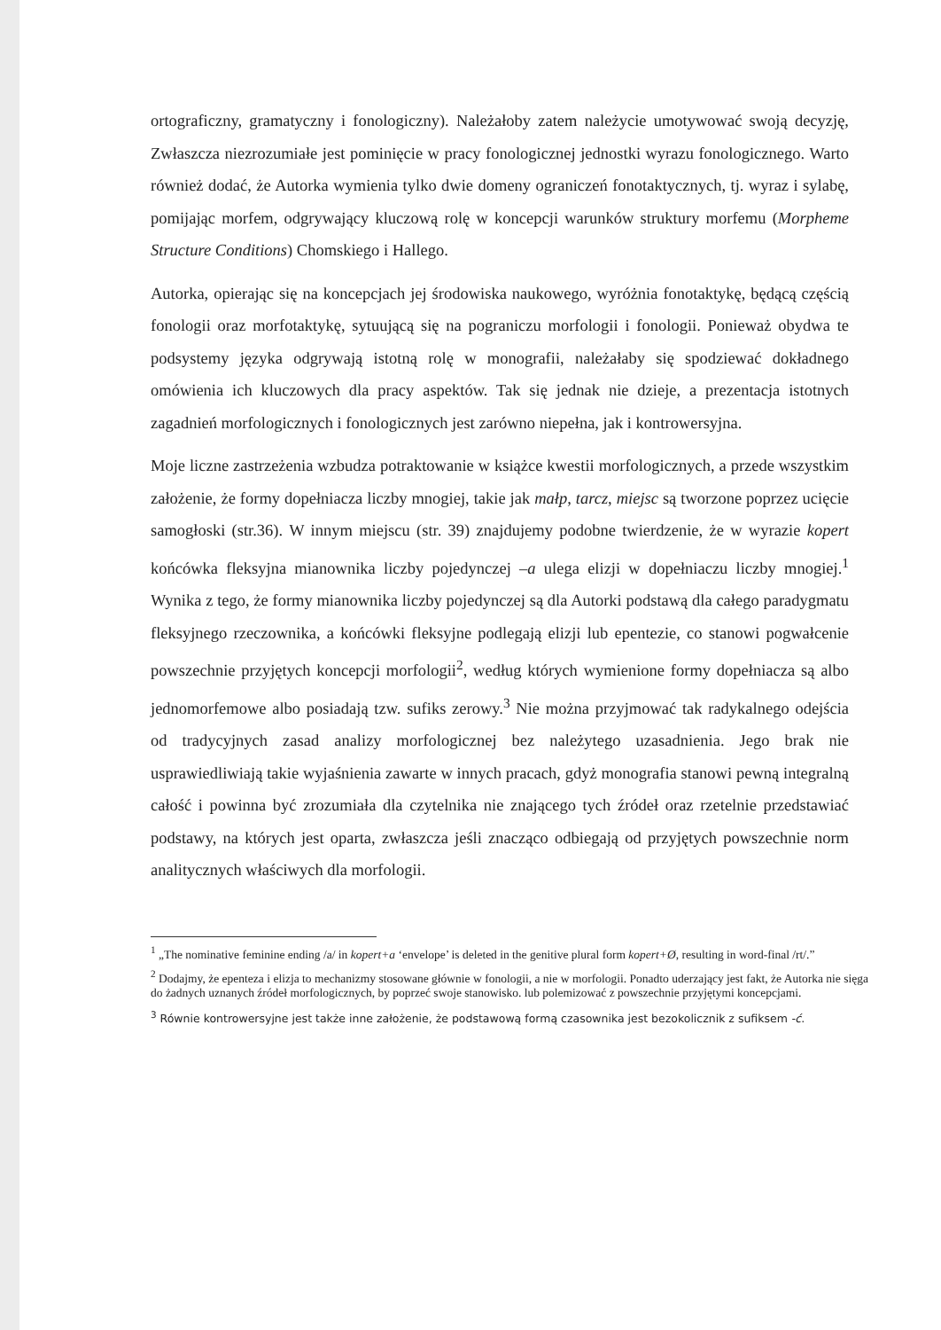ortograficzny, gramatyczny i fonologiczny). Należałoby zatem należycie umotywować swoją decyzję, Zwłaszcza niezrozumiałe jest pominięcie w pracy fonologicznej jednostki wyrazu fonologicznego. Warto również dodać, że Autorka wymienia tylko dwie domeny ograniczeń fonotaktycznych, tj. wyraz i sylabę, pomijając morfem, odgrywający kluczową rolę w koncepcji warunków struktury morfemu (Morpheme Structure Conditions) Chomskiego i Hallego.
Autorka, opierając się na koncepcjach jej środowiska naukowego, wyróżnia fonotaktykę, będącą częścią fonologii oraz morfotaktykę, sytuującą się na pograniczu morfologii i fonologii. Ponieważ obydwa te podsystemy języka odgrywają istotną rolę w monografii, należałaby się spodziewać dokładnego omówienia ich kluczowych dla pracy aspektów. Tak się jednak nie dzieje, a prezentacja istotnych zagadnień morfologicznych i fonologicznych jest zarówno niepełna, jak i kontrowersyjna.
Moje liczne zastrzeżenia wzbudza potraktowanie w książce kwestii morfologicznych, a przede wszystkim założenie, że formy dopełniacza liczby mnogiej, takie jak małp, tarcz, miejsc są tworzone poprzez ucięcie samogłoski (str.36). W innym miejscu (str. 39) znajdujemy podobne twierdzenie, że w wyrazie kopert końcówka fleksyjna mianownika liczby pojedynczej –a ulega elizji w dopełniaczu liczby mnogiej.<sup>1</sup> Wynika z tego, że formy mianownika liczby pojedynczej są dla Autorki podstawą dla całego paradygmatu fleksyjnego rzeczownika, a końcówki fleksyjne podlegają elizji lub epentezie, co stanowi pogwałcenie powszechnie przyjętych koncepcji morfologii<sup>2</sup>, według których wymienione formy dopełniacza są albo jednomorfemowe albo posiadają tzw. sufiks zerowy.<sup>3</sup> Nie można przyjmować tak radykalnego odejścia od tradycyjnych zasad analizy morfologicznej bez należytego uzasadnienia. Jego brak nie usprawiedliwiają takie wyjaśnienia zawarte w innych pracach, gdyż monografia stanowi pewną integralną całość i powinna być zrozumiała dla czytelnika nie znającego tych źródeł oraz rzetelnie przedstawiać podstawy, na których jest oparta, zwłaszcza jeśli znacząco odbiegają od przyjętych powszechnie norm analitycznych właściwych dla morfologii.
<sup>1</sup> „The nominative feminine ending /a/ in kopert+a ‘envelope’ is deleted in the genitive plural form kopert+Ø, resulting in word-final /rt/.”
<sup>2</sup> Dodajmy, że epenteza i elizja to mechanizmy stosowane głównie w fonologii, a nie w morfologii. Ponadto uderzający jest fakt, że Autorka nie sięga do żadnych uznanych źródeł morfologicznych, by poprzeć swoje stanowisko. lub polemizować z powszechnie przyjętymi koncepcjami.
<sup>3</sup> Równie kontrowersyjne jest także inne założenie, że podstawową formą czasownika jest bezokolicznik z sufiksem -ć.